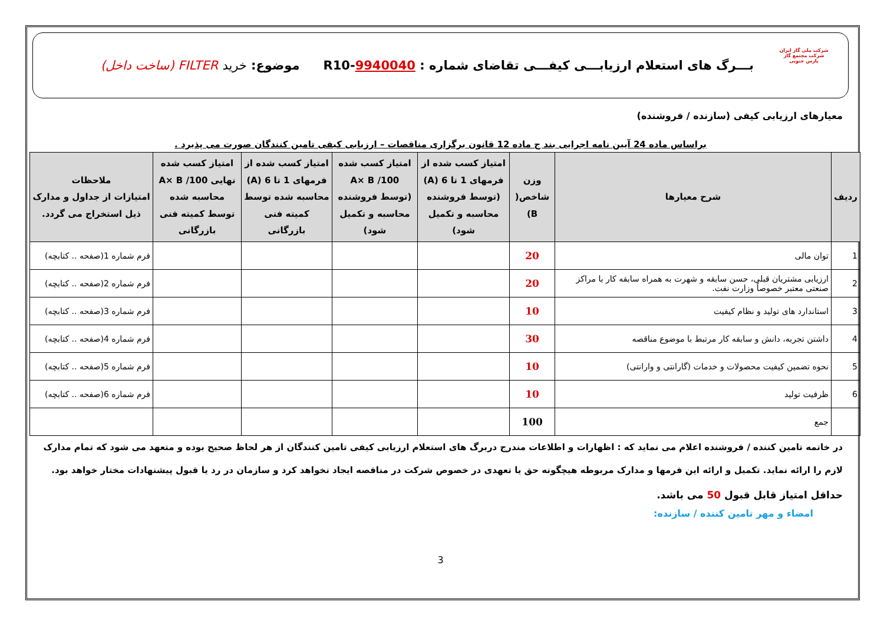شرکت ملی گاز ایران
شرکت مجتمع گاز پارس جنوبی
بـــرگ های استعلام ارزیابـــی کیفـــی تقاضای شماره : R10-9940040
موضوع: خرید FILTER (ساخت داخل)
معیارهای ارزیابی کیفی (سازنده / فروشنده)
براساس ماده 24 آیین نامه اجرایی بند ج ماده 12 قانون برگزاری مناقصات – ارزیابی کیفی تامین کنندگان صورت می پذیرد .
| ردیف | شرح معیارها | وزن شاخص( B) | امتیاز کسب شده از فرمهای 1 تا 6 (A) (توسط فروشنده محاسبه و تکمیل شود) | امتیاز کسب شده A× B /100 (توسط فروشنده محاسبه و تکمیل شود) | امتیاز کسب شده از فرمهای 1 تا 6 (A) محاسبه شده توسط کمیته فنی بازرگانی | امتیاز کسب شده نهایی A× B /100 محاسبه شده توسط کمیته فنی بازرگانی | ملاحظات امتیازات از جداول و مدارک ذیل استخراج می گردد. |
| --- | --- | --- | --- | --- | --- | --- | --- |
| 1 | توان مالی | 20 | | | | | فرم شماره 1(صفحه .. کتابچه) |
| 2 | ارزیابی مشتریان قبلی، حسن سابقه و شهرت به همراه سابقه کار با مراکز صنعتی معتبر خصوصاً وزارت نفت. | 20 | | | | | فرم شماره 2(صفحه .. کتابچه) |
| 3 | استاندارد های تولید و نظام کیفیت | 10 | | | | | فرم شماره 3(صفحه .. کتابچه) |
| 4 | داشتن تجربه، دانش و سابقه کار مرتبط با موضوع مناقصه | 30 | | | | | فرم شماره 4(صفحه .. کتابچه) |
| 5 | نحوه تضمین کیفیت محصولات و خدمات (گارانتی و وارانتی) | 10 | | | | | فرم شماره 5(صفحه .. کتابچه) |
| 6 | ظرفیت تولید | 10 | | | | | فرم شماره 6(صفحه .. کتابچه) |
| | جمع | 100 | | | | | |
در خاتمه تامین کننده / فروشنده اعلام می نماید که : اظهارات و اطلاعات مندرج دربرگ های استعلام ارزیابی کیفی تامین کنندگان از هر لحاظ صحیح بوده و متعهد می شود که تمام مدارک لازم را ارائه نماید. تکمیل و ارائه این فرمها و مدارک مربوطه هیچگونه حق یا تعهدی در خصوص شرکت در مناقصه ایجاد نخواهد کرد و سازمان در رد یا قبول پیشنهادات مختار خواهد بود.
حداقل امتیاز قابل قبول 50 می باشد.
امضاء و مهر تامین کننده / سازنده:
3